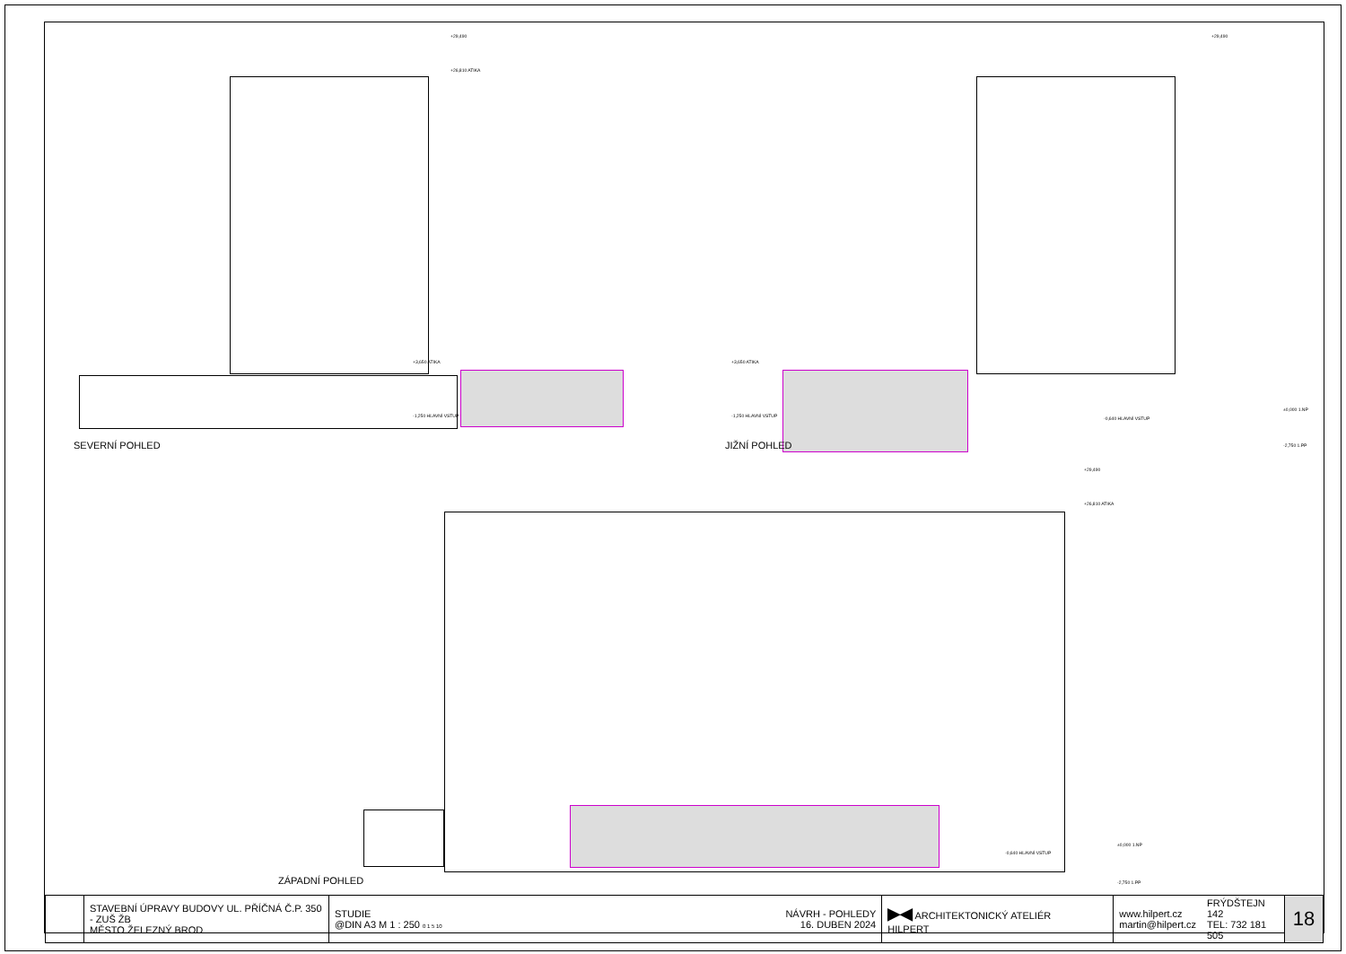+29,490
+26,810 ATIKA
+3,650 ATIKA
-1,250 HLAVNÍ VSTUP
SEVERNÍ POHLED
+29,490
+3,650 ATIKA
-1,250 HLAVNÍ VSTUP
-0,640 HLAVNÍ VSTUP
±0,000 1.NP
-2,750 1.PP
JIŽNÍ POHLED
+29,490
+26,810 ATIKA
-0,640 HLAVNÍ VSTUP
±0,000 1.NP
-2,750 1.PP
ZÁPADNÍ POHLED
| | STAVEBNÍ ÚPRAVY BUDOVY UL. PŘÍČNÁ Č.P. 350 - ZUŠ ŽB MĚSTO ŽELEZNÝ BROD | STUDIE @DIN A3 M 1 : 250 0 1 5 10 | NÁVRH - POHLEDY 16. DUBEN 2024 | ▶◀ ARCHITEKTONICKÝ ATELIÉR HILPERT | www.hilpert.cz martin@hilpert.cz | FRÝDŠTEJN 142 TEL: 732 181 505 | 18 |